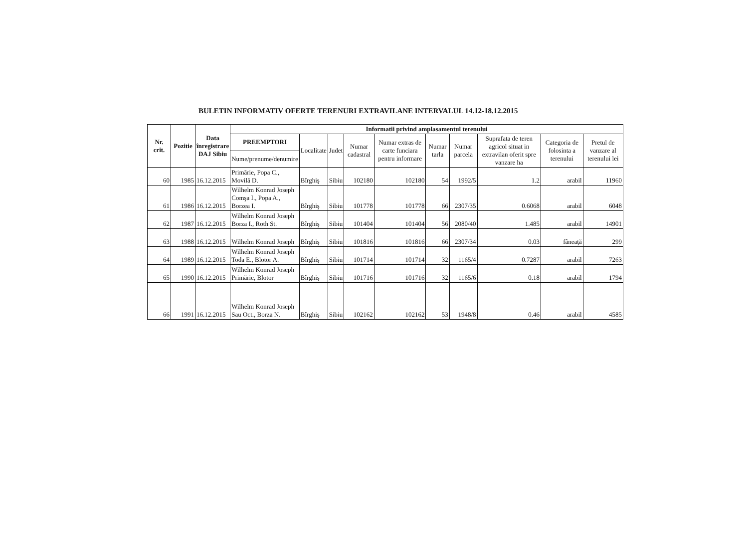BULETIN INFORMATIV OFERTE TERENURI EXTRAVILANE INTERVALUL 14.12-18.12.2015
| Nr. crit. | Pozitie | Data înregistrare DAJ Sibiu | Informatii privind amplasamentul terenului | | | | | | | | | |
| --- | --- | --- | --- | --- | --- | --- | --- | --- | --- | --- | --- | --- |
| | | | PREEMPTORI | Localitate | Judet | Numar cadastral | Numar extras de carte funciara pentru informare | Numar tarla | Numar parcela | Suprafata de teren agricol situat in extravilan oferit spre vanzare ha | Categoria de folosinta a terenului | Pretul de vanzare al terenului lei |
| | | | Nume/prenume/denumire | | | | | | | | | |
| 60 | 1985 | 16.12.2015 | Primărie, Popa C., Movilă D. | Bîrghiş | Sibiu | 102180 | 102180 | 54 | 1992/5 | 1.2 | arabil | 11960 |
| 61 | 1986 | 16.12.2015 | Wilhelm Konrad Joseph Comşa I., Popa A., Borzea I. | Bîrghiş | Sibiu | 101778 | 101778 | 66 | 2307/35 | 0.6068 | arabil | 6048 |
| 62 | 1987 | 16.12.2015 | Wilhelm Konrad Joseph Borza I., Roth St. | Bîrghiş | Sibiu | 101404 | 101404 | 56 | 2080/40 | 1.485 | arabil | 14901 |
| 63 | 1988 | 16.12.2015 | Wilhelm Konrad Joseph | Bîrghiş | Sibiu | 101816 | 101816 | 66 | 2307/34 | 0.03 | fâneaţă | 299 |
| 64 | 1989 | 16.12.2015 | Wilhelm Konrad Joseph Toda E., Blotor A. | Bîrghiş | Sibiu | 101714 | 101714 | 32 | 1165/4 | 0.7287 | arabil | 7263 |
| 65 | 1990 | 16.12.2015 | Wilhelm Konrad Joseph Primărie, Blotor | Bîrghiş | Sibiu | 101716 | 101716 | 32 | 1165/6 | 0.18 | arabil | 1794 |
| 66 | 1991 | 16.12.2015 | Wilhelm Konrad Joseph Sau Oct., Borza N. | Bîrghiş | Sibiu | 102162 | 102162 | 53 | 1948/8 | 0.46 | arabil | 4585 |